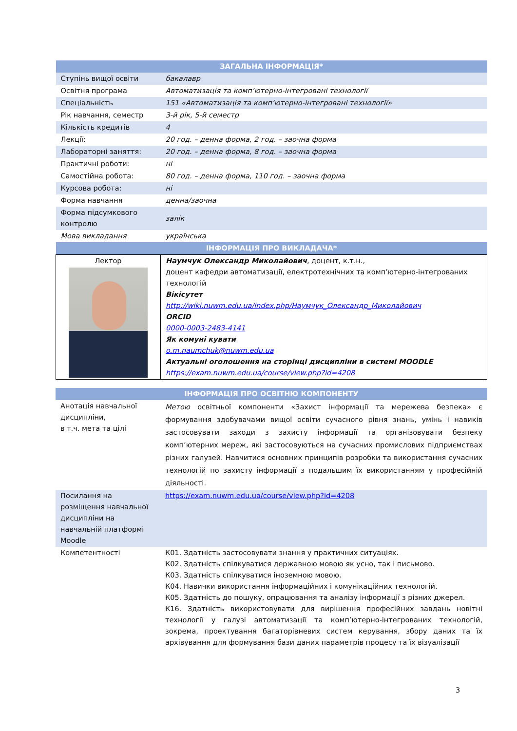| ЗАГАЛЬНА ІНФОРМАЦІЯ* | |
| Ступінь вищої освіти | бакалавр |
| Освітня програма | Автоматизація та комп’ютерно-інтегровані технології |
| Спеціальність | 151 «Автоматизація та комп’ютерно-інтегровані технології» |
| Рік навчання, семестр | 3-й рік, 5-й семестр |
| Кількість кредитів | 4 |
| Лекції: | 20 год. – денна форма, 2 год. – заочна форма |
| Лабораторні заняття: | 20 год. – денна форма, 8 год. – заочна форма |
| Практичні роботи: | ні |
| Самостійна робота: | 80 год. – денна форма, 110 год. – заочна форма |
| Курсова робота: | ні |
| Форма навчання | денна/заочна |
| Форма підсумкового контролю | залік |
| Мова викладання | українська |
| ІНФОРМАЦІЯ ПРО ВИКЛАДАЧА* | |
| Лектор | Наумчук Олександр Миколайович , доцент, к.т.н., доцент кафедри автоматизації, електротехнічних та комп’ютерно-інтегрованих технологій Вікісутет http://wiki.nuwm.edu.ua/index.php/Наумчук_Олександр_Миколайович ORCID 0000-0003-2483-4141 Як комуні кувати o.m.naumchuk@nuwm.edu.ua Актуальні оголошення на сторінці дисципліни в системі MOODLE https://exam.nuwm.edu.ua/course/view.php?id=4208 |
| ІНФОРМАЦІЯ ПРО ОСВІТНЮ КОМПОНЕНТУ | |
| Анотація навчальної дисципліни, в т.ч. мета та цілі | Метою освітньої компоненти «Захист інформації та мережева безпека» є формування здобувачами вищої освіти сучасного рівня знань, умінь і навиків застосовувати заходи з захисту інформації та організовувати безпеку комп’ютерних мереж, які застосовуються на сучасних промислових підприємствах різних галузей. Навчитися основних принципів розробки та використання сучасних технологій по захисту інформації з подальшим їх використанням у професійній діяльності. |
| Посилання на розміщення навчальної дисципліни на навчальній платформі Moodle | https://exam.nuwm.edu.ua/course/view.php?id=4208 |
| Компетентності | К01. Здатність застосовувати знання у практичних ситуаціях. К02. Здатність спілкуватися державною мовою як усно, так і письмово. К03. Здатність спілкуватися іноземною мовою. К04. Навички використання інформаційних і комунікаційних технологій. К05. Здатність до пошуку, опрацювання та аналізу інформації з різних джерел. К16. Здатність використовувати для вирішення професійних завдань новітні технології у галузі автоматизації та комп’ютерно-інтегрованих технологій, зокрема, проектування багаторівневих систем керування, збору даних та їх архівування для формування бази даних параметрів процесу та їх візуалізації |
3